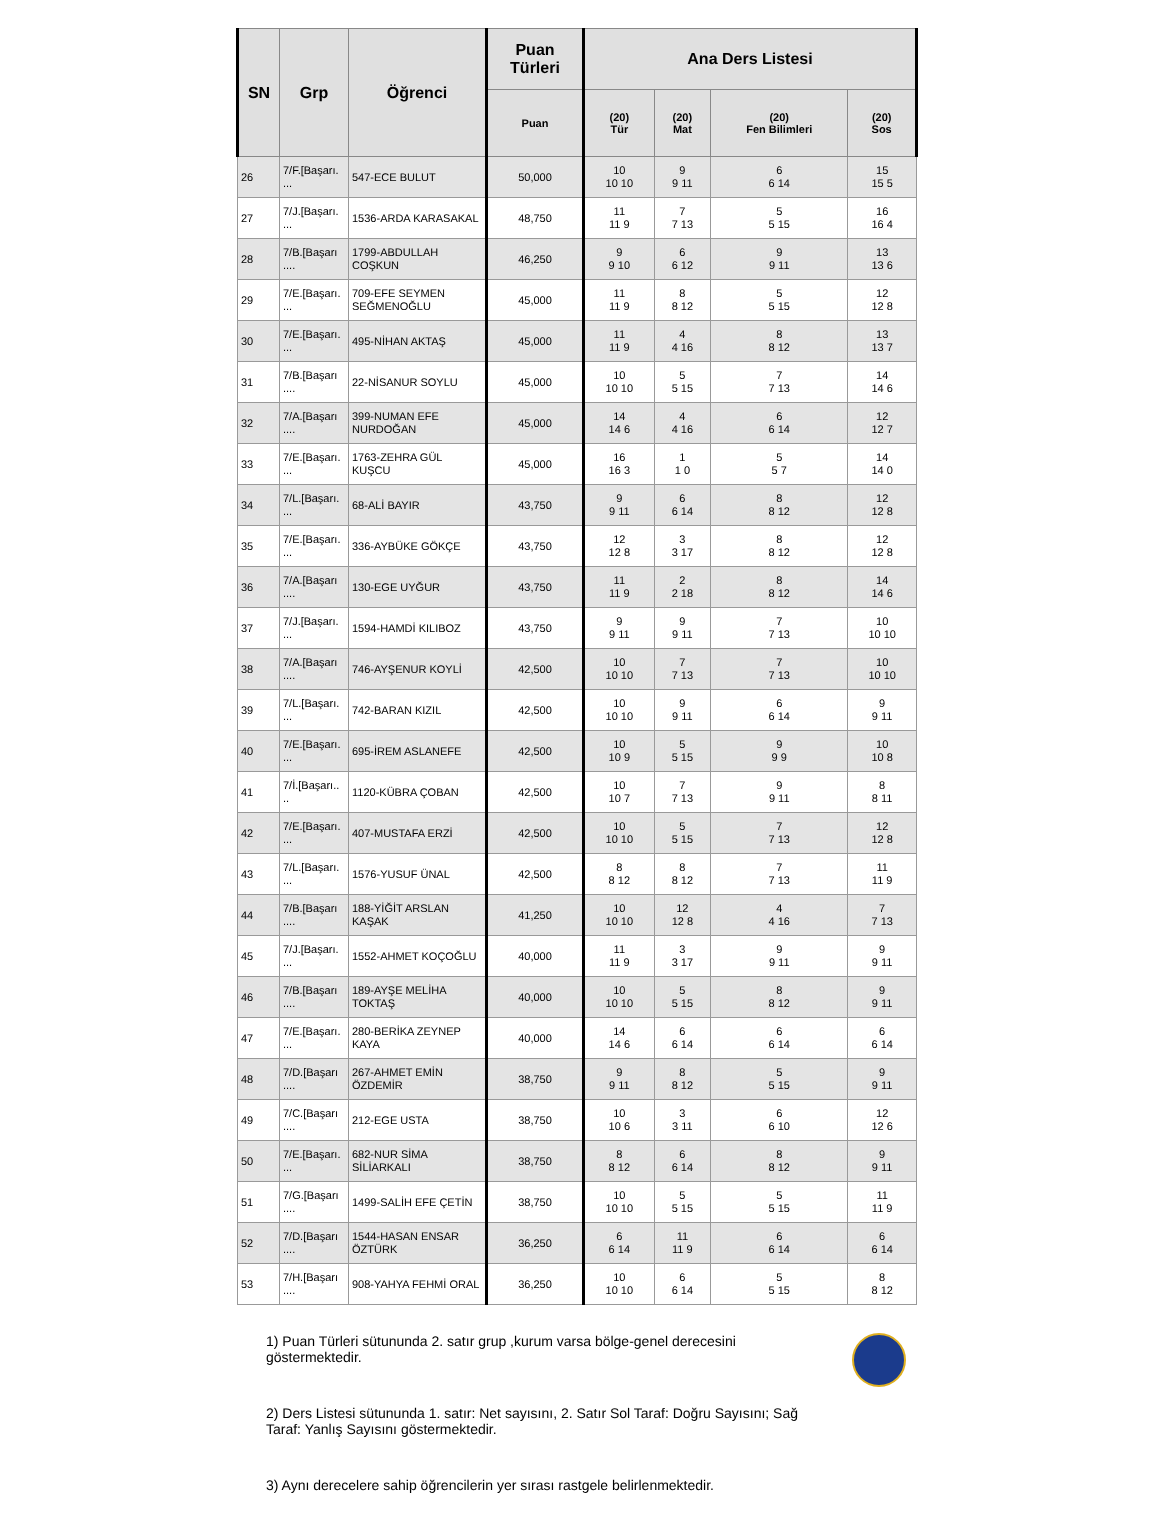| SN | Grp | Öğrenci | Puan Türleri | Ana Ders Listesi | | | |
| --- | --- | --- | --- | --- | --- | --- | --- |
| | | | Puan | (20) Tür | (20) Mat | (20) Fen Bilimleri | (20) Sos |
| 26 | 7/F.[Başarı. ... | 547-ECE BULUT | 50,000 | 10 10 10 | 9 9 11 | 6 6 14 | 15 15 5 |
| 27 | 7/J.[Başarı. ... | 1536-ARDA KARASAKAL | 48,750 | 11 11 9 | 7 7 13 | 5 5 15 | 16 16 4 |
| 28 | 7/B.[Başarı .... | 1799-ABDULLAH COŞKUN | 46,250 | 9 9 10 | 6 6 12 | 9 9 11 | 13 13 6 |
| 29 | 7/E.[Başarı. ... | 709-EFE SEYMEN SEĞMENOĞLU | 45,000 | 11 11 9 | 8 8 12 | 5 5 15 | 12 12 8 |
| 30 | 7/E.[Başarı. ... | 495-NİHAN AKTAŞ | 45,000 | 11 11 9 | 4 4 16 | 8 8 12 | 13 13 7 |
| 31 | 7/B.[Başarı .... | 22-NİSANUR SOYLU | 45,000 | 10 10 10 | 5 5 15 | 7 7 13 | 14 14 6 |
| 32 | 7/A.[Başarı .... | 399-NUMAN EFE NURDOĞAN | 45,000 | 14 14 6 | 4 4 16 | 6 6 14 | 12 12 7 |
| 33 | 7/E.[Başarı. ... | 1763-ZEHRA GÜL KUŞCU | 45,000 | 16 16 3 | 1 1 0 | 5 5 7 | 14 14 0 |
| 34 | 7/L.[Başarı. ... | 68-ALİ BAYIR | 43,750 | 9 9 11 | 6 6 14 | 8 8 12 | 12 12 8 |
| 35 | 7/E.[Başarı. ... | 336-AYBÜKE GÖKÇE | 43,750 | 12 12 8 | 3 3 17 | 8 8 12 | 12 12 8 |
| 36 | 7/A.[Başarı .... | 130-EGE UYĞUR | 43,750 | 11 11 9 | 2 2 18 | 8 8 12 | 14 14 6 |
| 37 | 7/J.[Başarı. ... | 1594-HAMDİ KILIBOZ | 43,750 | 9 9 11 | 9 9 11 | 7 7 13 | 10 10 10 |
| 38 | 7/A.[Başarı .... | 746-AYŞENUR KOYLİ | 42,500 | 10 10 10 | 7 7 13 | 7 7 13 | 10 10 10 |
| 39 | 7/L.[Başarı. ... | 742-BARAN KIZIL | 42,500 | 10 10 10 | 9 9 11 | 6 6 14 | 9 9 11 |
| 40 | 7/E.[Başarı. ... | 695-İREM ASLANEFE | 42,500 | 10 10 9 | 5 5 15 | 9 9 9 | 10 10 8 |
| 41 | 7/İ.[Başarı.. .. | 1120-KÜBRA ÇOBAN | 42,500 | 10 10 7 | 7 7 13 | 9 9 11 | 8 8 11 |
| 42 | 7/E.[Başarı. ... | 407-MUSTAFA ERZİ | 42,500 | 10 10 10 | 5 5 15 | 7 7 13 | 12 12 8 |
| 43 | 7/L.[Başarı. ... | 1576-YUSUF ÜNAL | 42,500 | 8 8 12 | 8 8 12 | 7 7 13 | 11 11 9 |
| 44 | 7/B.[Başarı .... | 188-YİĞİT ARSLAN KAŞAK | 41,250 | 10 10 10 | 12 12 8 | 4 4 16 | 7 7 13 |
| 45 | 7/J.[Başarı. ... | 1552-AHMET KOÇOĞLU | 40,000 | 11 11 9 | 3 3 17 | 9 9 11 | 9 9 11 |
| 46 | 7/B.[Başarı .... | 189-AYŞE MELİHA TOKTAŞ | 40,000 | 10 10 10 | 5 5 15 | 8 8 12 | 9 9 11 |
| 47 | 7/E.[Başarı. ... | 280-BERİKA ZEYNEP KAYA | 40,000 | 14 14 6 | 6 6 14 | 6 6 14 | 6 6 14 |
| 48 | 7/D.[Başarı .... | 267-AHMET EMİN ÖZDEMİR | 38,750 | 9 9 11 | 8 8 12 | 5 5 15 | 9 9 11 |
| 49 | 7/C.[Başarı .... | 212-EGE USTA | 38,750 | 10 10 6 | 3 3 11 | 6 6 10 | 12 12 6 |
| 50 | 7/E.[Başarı. ... | 682-NUR SİMA SİLİARKALI | 38,750 | 8 8 12 | 6 6 14 | 8 8 12 | 9 9 11 |
| 51 | 7/G.[Başarı .... | 1499-SALİH EFE ÇETİN | 38,750 | 10 10 10 | 5 5 15 | 5 5 15 | 11 11 9 |
| 52 | 7/D.[Başarı .... | 1544-HASAN ENSAR ÖZTÜRK | 36,250 | 6 6 14 | 11 11 9 | 6 6 14 | 6 6 14 |
| 53 | 7/H.[Başarı .... | 908-YAHYA FEHMİ ORAL | 36,250 | 10 10 10 | 6 6 14 | 5 5 15 | 8 8 12 |
1) Puan Türleri sütununda 2. satır grup ,kurum varsa bölge-genel derecesini göstermektedir.
2) Ders Listesi sütununda 1. satır: Net sayısını, 2. Satır Sol Taraf: Doğru Sayısını; Sağ Taraf: Yanlış Sayısını göstermektedir.
3) Aynı derecelere sahip öğrencilerin yer sırası rastgele belirlenmektedir.